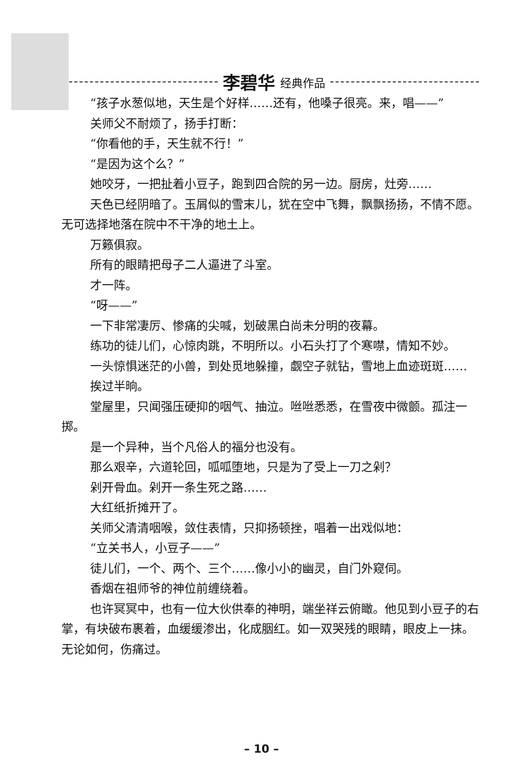李碧华 经典作品
“孩子水葱似地，天生是个好样……还有，他嗓子很亮。来，唱——”
关师父不耐烦了，扬手打断：
“你看他的手，天生就不行！”
“是因为这个么？”
她咬牙，一把扯着小豆子，跑到四合院的另一边。厨房，灶旁……
天色已经阴暗了。玉屑似的雪末儿，犹在空中飞舞，飘飘扬扬，不情不愿。无可选择地落在院中不干净的地土上。
万籁俱寂。
所有的眼睛把母子二人逼进了斗室。
才一阵。
“呀——”
一下非常凄厉、惨痛的尖喊，划破黑白尚未分明的夜幕。
练功的徒儿们，心惊肉跳，不明所以。小石头打了个寒噤，情知不妙。
一头惊惧迷茫的小兽，到处觅地躲撞，觑空子就钻，雪地上血迹斑斑……
挨过半晌。
堂屋里，只闻强压硬抑的咽气、抽泣。咝咝悉悉，在雪夜中微颤。孤注一掷。
是一个异种，当个凡俗人的福分也没有。
那么艰辛，六道轮回，呱呱堕地，只是为了受上一刀之剁？
剁开骨血。剁开一条生死之路……
大红纸折摊开了。
关师父清清咽喉，敛住表情，只抑扬顿挫，唱着一出戏似地：
“立关书人，小豆子——”
徒儿们，一个、两个、三个……像小小的幽灵，自门外窥伺。
香烟在祖师爷的神位前缠绕着。
也许冥冥中，也有一位大伙供奉的神明，端坐祥云俯瞰。他见到小豆子的右掌，有块破布裹着，血缓缓渗出，化成胭红。如一双哭残的眼睛，眼皮上一抹。无论如何，伤痛过。
– 10 –